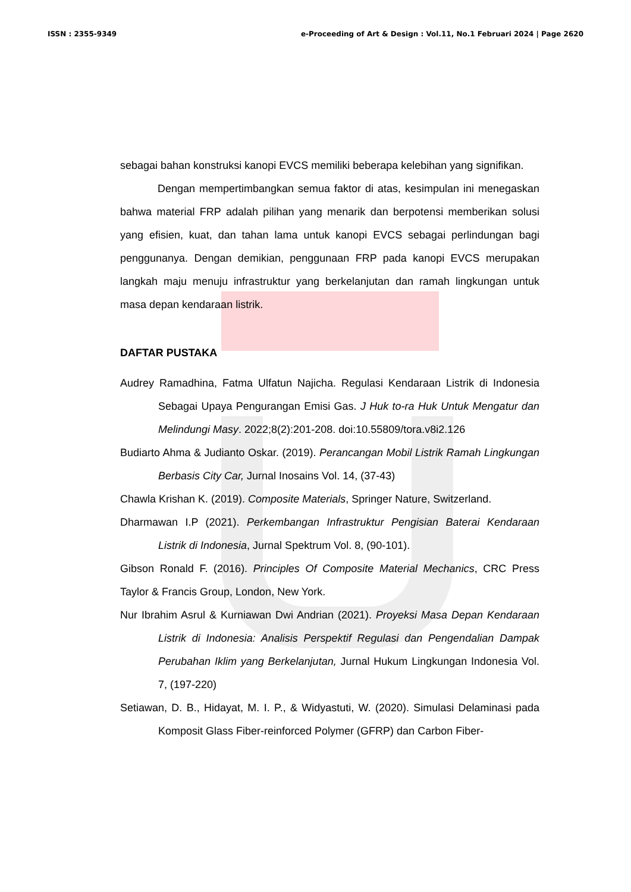ISSN : 2355-9349 e-Proceeding of Art & Design : Vol.11, No.1 Februari 2024 | Page 2620
sebagai bahan konstruksi kanopi EVCS memiliki beberapa kelebihan yang signifikan.
Dengan mempertimbangkan semua faktor di atas, kesimpulan ini menegaskan bahwa material FRP adalah pilihan yang menarik dan berpotensi memberikan solusi yang efisien, kuat, dan tahan lama untuk kanopi EVCS sebagai perlindungan bagi penggunanya. Dengan demikian, penggunaan FRP pada kanopi EVCS merupakan langkah maju menuju infrastruktur yang berkelanjutan dan ramah lingkungan untuk masa depan kendaraan listrik.
DAFTAR PUSTAKA
Audrey Ramadhina, Fatma Ulfatun Najicha. Regulasi Kendaraan Listrik di Indonesia Sebagai Upaya Pengurangan Emisi Gas. J Huk to-ra Huk Untuk Mengatur dan Melindungi Masy. 2022;8(2):201-208. doi:10.55809/tora.v8i2.126
Budiarto Ahma & Judianto Oskar. (2019). Perancangan Mobil Listrik Ramah Lingkungan Berbasis City Car, Jurnal Inosains Vol. 14, (37-43)
Chawla Krishan K. (2019). Composite Materials, Springer Nature, Switzerland.
Dharmawan I.P (2021). Perkembangan Infrastruktur Pengisian Baterai Kendaraan Listrik di Indonesia, Jurnal Spektrum Vol. 8, (90-101).
Gibson Ronald F. (2016). Principles Of Composite Material Mechanics, CRC Press Taylor & Francis Group, London, New York.
Nur Ibrahim Asrul & Kurniawan Dwi Andrian (2021). Proyeksi Masa Depan Kendaraan Listrik di Indonesia: Analisis Perspektif Regulasi dan Pengendalian Dampak Perubahan Iklim yang Berkelanjutan, Jurnal Hukum Lingkungan Indonesia Vol. 7, (197-220)
Setiawan, D. B., Hidayat, M. I. P., & Widyastuti, W. (2020). Simulasi Delaminasi pada Komposit Glass Fiber-reinforced Polymer (GFRP) dan Carbon Fiber-